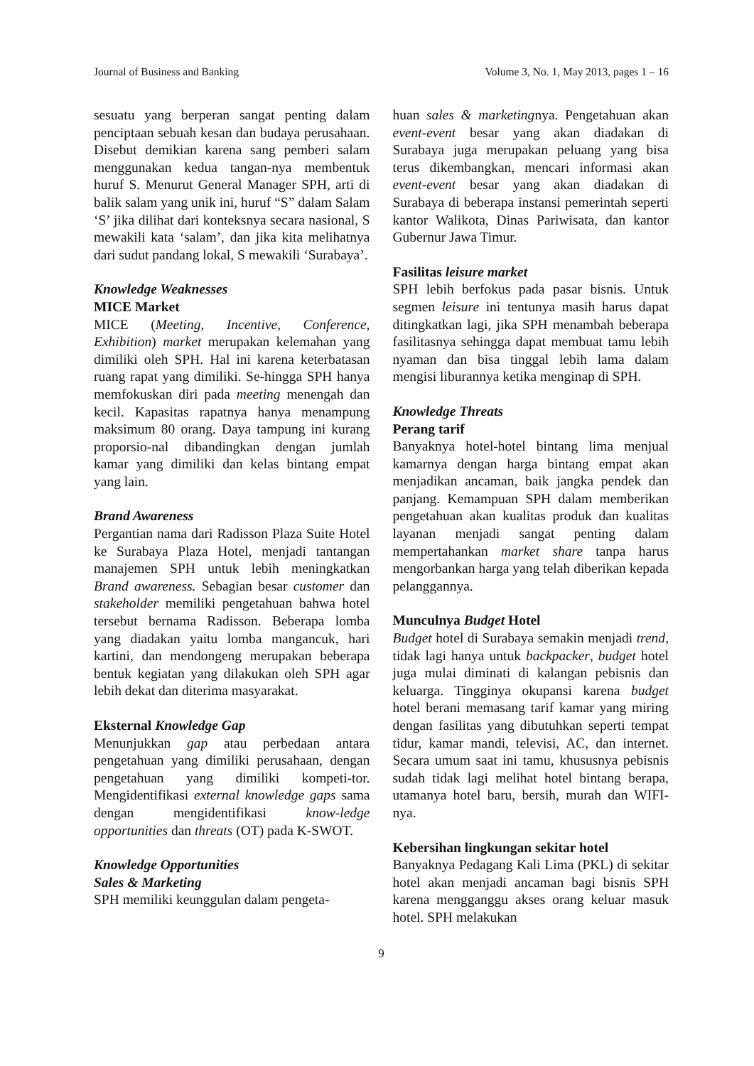Journal of Business and Banking Volume 3, No. 1, May 2013, pages 1 – 16
sesuatu yang berperan sangat penting dalam penciptaan sebuah kesan dan budaya perusahaan. Disebut demikian karena sang pemberi salam menggunakan kedua tangan-nya membentuk huruf S. Menurut General Manager SPH, arti di balik salam yang unik ini, huruf “S” dalam Salam ‘S’ jika dilihat dari konteksnya secara nasional, S mewakili kata ‘salam’, dan jika kita melihatnya dari sudut pandang lokal, S mewakili ‘Surabaya’.
Knowledge Weaknesses
MICE Market
MICE (Meeting, Incentive, Conference, Exhibition) market merupakan kelemahan yang dimiliki oleh SPH. Hal ini karena keterbatasan ruang rapat yang dimiliki. Se-hingga SPH hanya memfokuskan diri pada meeting menengah dan kecil. Kapasitas rapatnya hanya menampung maksimum 80 orang. Daya tampung ini kurang proporsio-nal dibandingkan dengan jumlah kamar yang dimiliki dan kelas bintang empat yang lain.
Brand Awareness
Pergantian nama dari Radisson Plaza Suite Hotel ke Surabaya Plaza Hotel, menjadi tantangan manajemen SPH untuk lebih meningkatkan Brand awareness. Sebagian besar customer dan stakeholder memiliki pengetahuan bahwa hotel tersebut bernama Radisson. Beberapa lomba yang diadakan yaitu lomba mangancuk, hari kartini, dan mendongeng merupakan beberapa bentuk kegiatan yang dilakukan oleh SPH agar lebih dekat dan diterima masyarakat.
Eksternal Knowledge Gap
Menunjukkan gap atau perbedaan antara pengetahuan yang dimiliki perusahaan, dengan pengetahuan yang dimiliki kompeti-tor. Mengidentifikasi external knowledge gaps sama dengan mengidentifikasi know-ledge opportunities dan threats (OT) pada K-SWOT.
Knowledge Opportunities
Sales & Marketing
SPH memiliki keunggulan dalam pengeta-
huan sales & marketingnya. Pengetahuan akan event-event besar yang akan diadakan di Surabaya juga merupakan peluang yang bisa terus dikembangkan, mencari informasi akan event-event besar yang akan diadakan di Surabaya di beberapa instansi pemerintah seperti kantor Walikota, Dinas Pariwisata, dan kantor Gubernur Jawa Timur.
Fasilitas leisure market
SPH lebih berfokus pada pasar bisnis. Untuk segmen leisure ini tentunya masih harus dapat ditingkatkan lagi, jika SPH menambah beberapa fasilitasnya sehingga dapat membuat tamu lebih nyaman dan bisa tinggal lebih lama dalam mengisi liburannya ketika menginap di SPH.
Knowledge Threats
Perang tarif
Banyaknya hotel-hotel bintang lima menjual kamarnya dengan harga bintang empat akan menjadikan ancaman, baik jangka pendek dan panjang. Kemampuan SPH dalam memberikan pengetahuan akan kualitas produk dan kualitas layanan menjadi sangat penting dalam mempertahankan market share tanpa harus mengorbankan harga yang telah diberikan kepada pelanggannya.
Munculnya Budget Hotel
Budget hotel di Surabaya semakin menjadi trend, tidak lagi hanya untuk backpacker, budget hotel juga mulai diminati di kalangan pebisnis dan keluarga. Tingginya okupansi karena budget hotel berani memasang tarif kamar yang miring dengan fasilitas yang dibutuhkan seperti tempat tidur, kamar mandi, televisi, AC, dan internet. Secara umum saat ini tamu, khususnya pebisnis sudah tidak lagi melihat hotel bintang berapa, utamanya hotel baru, bersih, murah dan WIFI-nya.
Kebersihan lingkungan sekitar hotel
Banyaknya Pedagang Kali Lima (PKL) di sekitar hotel akan menjadi ancaman bagi bisnis SPH karena mengganggu akses orang keluar masuk hotel. SPH melakukan
9